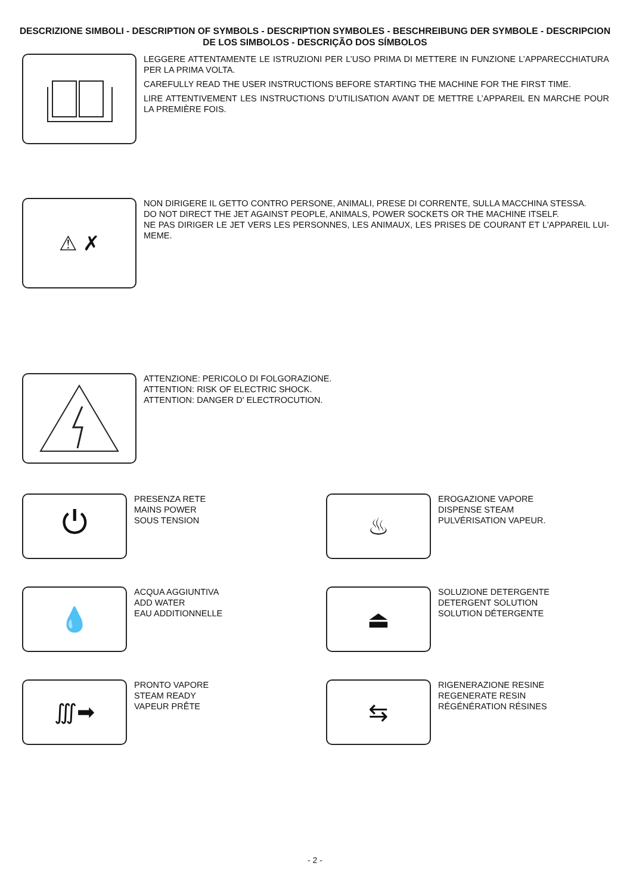DESCRIZIONE SIMBOLI - DESCRIPTION OF SYMBOLS - DESCRIPTION SYMBOLES - BESCHREIBUNG DER SYMBOLE - DESCRIPCION DE LOS SIMBOLOS - DESCRIÇÃO DOS SÍMBOLOS
LEGGERE ATTENTAMENTE LE ISTRUZIONI PER L’USO PRIMA DI METTERE IN FUNZIONE L’APPARECCHIATURA PER LA PRIMA VOLTA.
CAREFULLY READ THE USER INSTRUCTIONS BEFORE STARTING THE MACHINE FOR THE FIRST TIME.
LIRE ATTENTIVEMENT LES INSTRUCTIONS D’UTILISATION AVANT DE METTRE L’APPAREIL EN MARCHE POUR LA PREMIÈRE FOIS.
⚠ ✗
NON DIRIGERE IL GETTO CONTRO PERSONE, ANIMALI, PRESE DI CORRENTE, SULLA MACCHINA STESSA.
DO NOT DIRECT THE JET AGAINST PEOPLE, ANIMALS, POWER SOCKETS OR THE MACHINE ITSELF.
NE PAS DIRIGER LE JET VERS LES PERSONNES, LES ANIMAUX, LES PRISES DE COURANT ET L'APPAREIL LUI-MEME.
ATTENZIONE: PERICOLO DI FOLGORAZIONE.
ATTENTION: RISK OF ELECTRIC SHOCK.
ATTENTION: DANGER D' ELECTROCUTION.
⏻
PRESENZA RETE
MAINS POWER
SOUS TENSION
♨
EROGAZIONE VAPORE
DISPENSE STEAM
PULVÉRISATION VAPEUR.
💧
ACQUA AGGIUNTIVA
ADD WATER
EAU ADDITIONNELLE
⏏
SOLUZIONE DETERGENTE
DETERGENT SOLUTION
SOLUTION DÉTERGENTE
∭➡
PRONTO VAPORE
STEAM READY
VAPEUR PRÊTE
⇆
RIGENERAZIONE RESINE
REGENERATE RESIN
RÉGÉNÉRATION RÉSINES
- 2 -